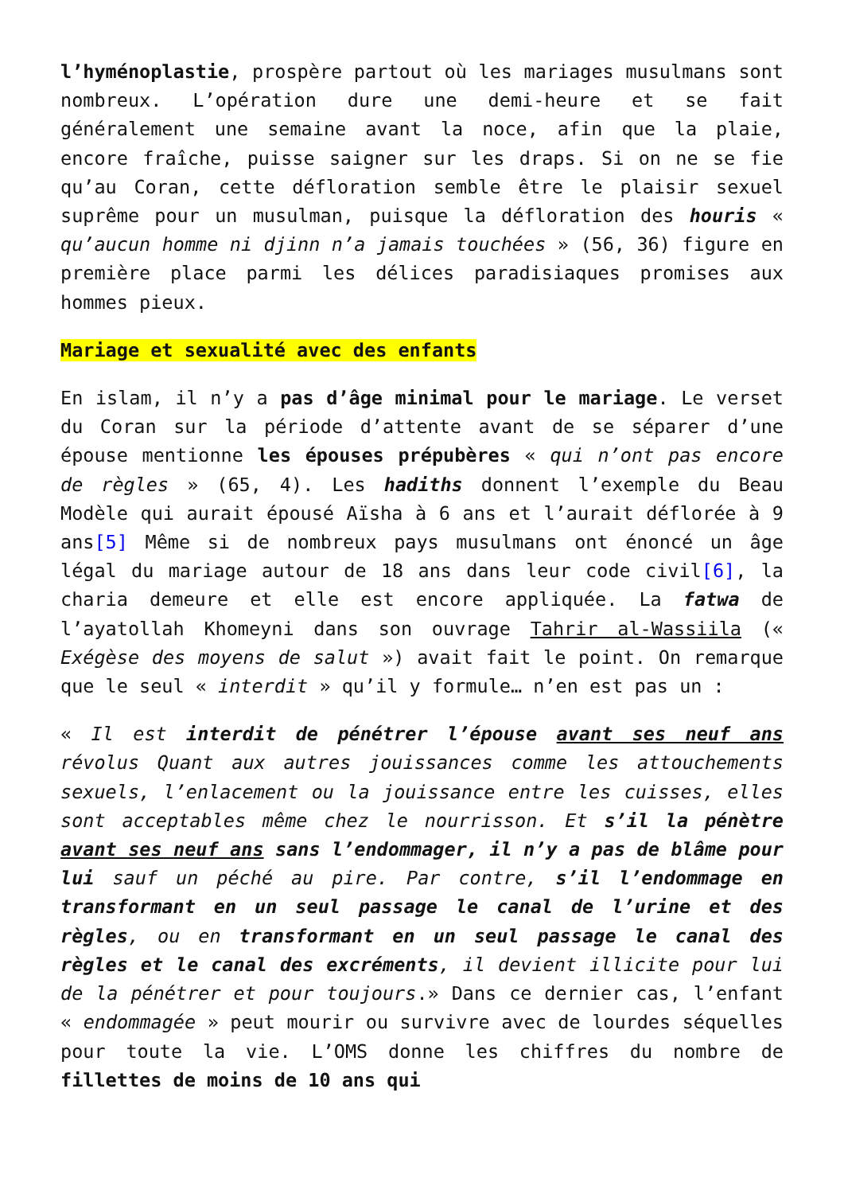l’hyménoplastie, prospère partout où les mariages musulmans sont nombreux. L’opération dure une demi-heure et se fait généralement une semaine avant la noce, afin que la plaie, encore fraîche, puisse saigner sur les draps. Si on ne se fie qu’au Coran, cette défloration semble être le plaisir sexuel suprême pour un musulman, puisque la défloration des houris « qu’aucun homme ni djinn n’a jamais touchées » (56, 36) figure en première place parmi les délices paradisiaques promises aux hommes pieux.
Mariage et sexualité avec des enfants
En islam, il n’y a pas d’âge minimal pour le mariage. Le verset du Coran sur la période d’attente avant de se séparer d’une épouse mentionne les épouses prépubères « qui n’ont pas encore de règles » (65, 4). Les hadiths donnent l’exemple du Beau Modèle qui aurait épousé Aïsha à 6 ans et l’aurait déflorée à 9 ans[5] Même si de nombreux pays musulmans ont énoncé un âge légal du mariage autour de 18 ans dans leur code civil[6], la charia demeure et elle est encore appliquée. La fatwa de l’ayatollah Khomeyni dans son ouvrage Tahrir al-Wassiila (« Exégèse des moyens de salut ») avait fait le point. On remarque que le seul « interdit » qu’il y formule… n’en est pas un :
« Il est interdit de pénétrer l’épouse avant ses neuf ans révolus Quant aux autres jouissances comme les attouchements sexuels, l’enlacement ou la jouissance entre les cuisses, elles sont acceptables même chez le nourrisson. Et s’il la pénètre avant ses neuf ans sans l’endommager, il n’y a pas de blâme pour lui sauf un péché au pire. Par contre, s’il l’endommage en transformant en un seul passage le canal de l’urine et des règles, ou en transformant en un seul passage le canal des règles et le canal des excréments, il devient illicite pour lui de la pénétrer et pour toujours.» Dans ce dernier cas, l’enfant « endommagée » peut mourir ou survivre avec de lourdes séquelles pour toute la vie. L’OMS donne les chiffres du nombre de fillettes de moins de 10 ans qui